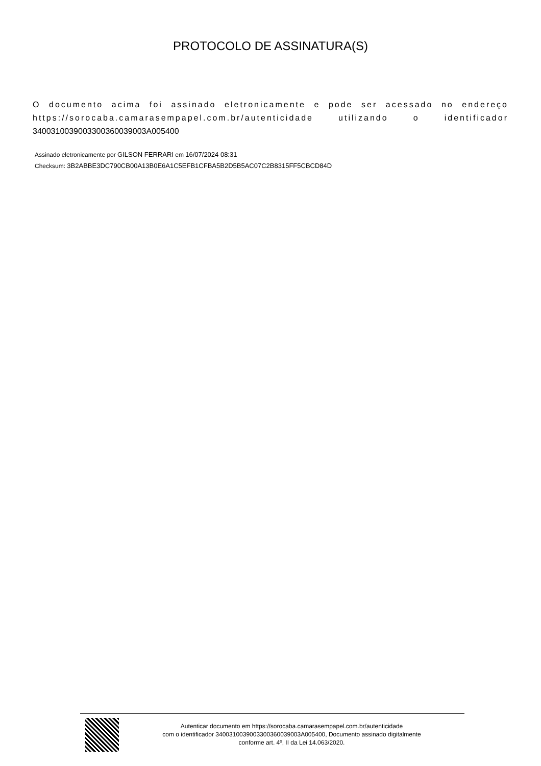PROTOCOLO DE ASSINATURA(S)
O documento acima foi assinado eletronicamente e pode ser acessado no endereço https://sorocaba.camarasempapel.com.br/autenticidade utilizando o identificador 340031003900330036003900​3A005400
Assinado eletronicamente por GILSON FERRARI em 16/07/2024 08:31
Checksum: 3B2ABBE3DC790CB00A13B0E6A1C5EFB1CFBA5B2D5B5AC07C2B8315FF5CBCD84D
Autenticar documento em https://sorocaba.camarasempapel.com.br/autenticidade
com o identificador 3400310039003300360039003A005400, Documento assinado digitalmente
conforme art. 4º, II da Lei 14.063/2020.